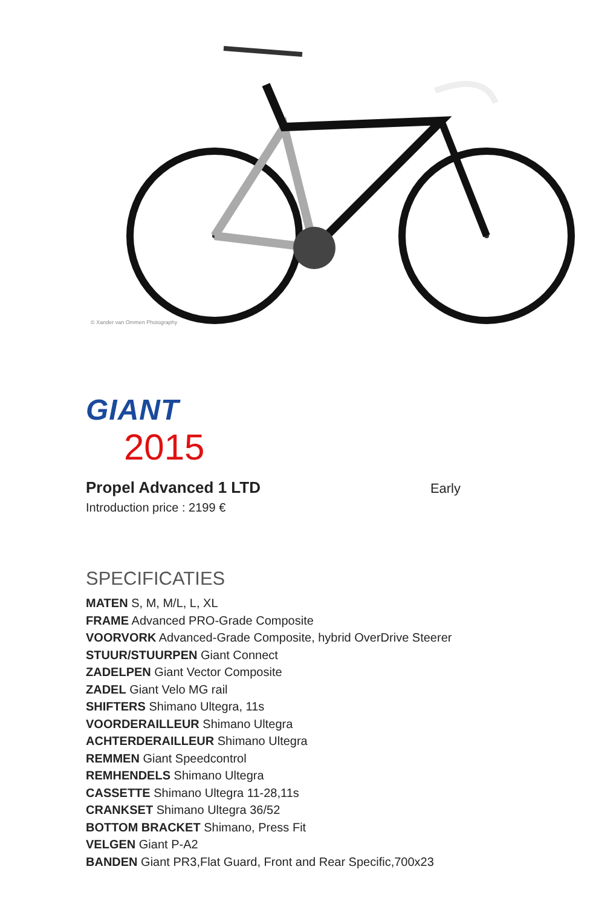© Xander van Ommen Photography
GIANT
2015
Propel Advanced 1 LTD Early
Introduction price : 2199 €
SPECIFICATIES
MATEN S, M, M/L, L, XL
FRAME Advanced PRO-Grade Composite
VOORVORK Advanced-Grade Composite, hybrid OverDrive Steerer
STUUR/STUURPEN Giant Connect
ZADELPEN Giant Vector Composite
ZADEL Giant Velo MG rail
SHIFTERS Shimano Ultegra, 11s
VOORDERAILLEUR Shimano Ultegra
ACHTERDERAILLEUR Shimano Ultegra
REMMEN Giant Speedcontrol
REMHENDELS Shimano Ultegra
CASSETTE Shimano Ultegra 11-28,11s
CRANKSET Shimano Ultegra 36/52
BOTTOM BRACKET Shimano, Press Fit
VELGEN Giant P-A2
BANDEN Giant PR3,Flat Guard, Front and Rear Specific,700x23